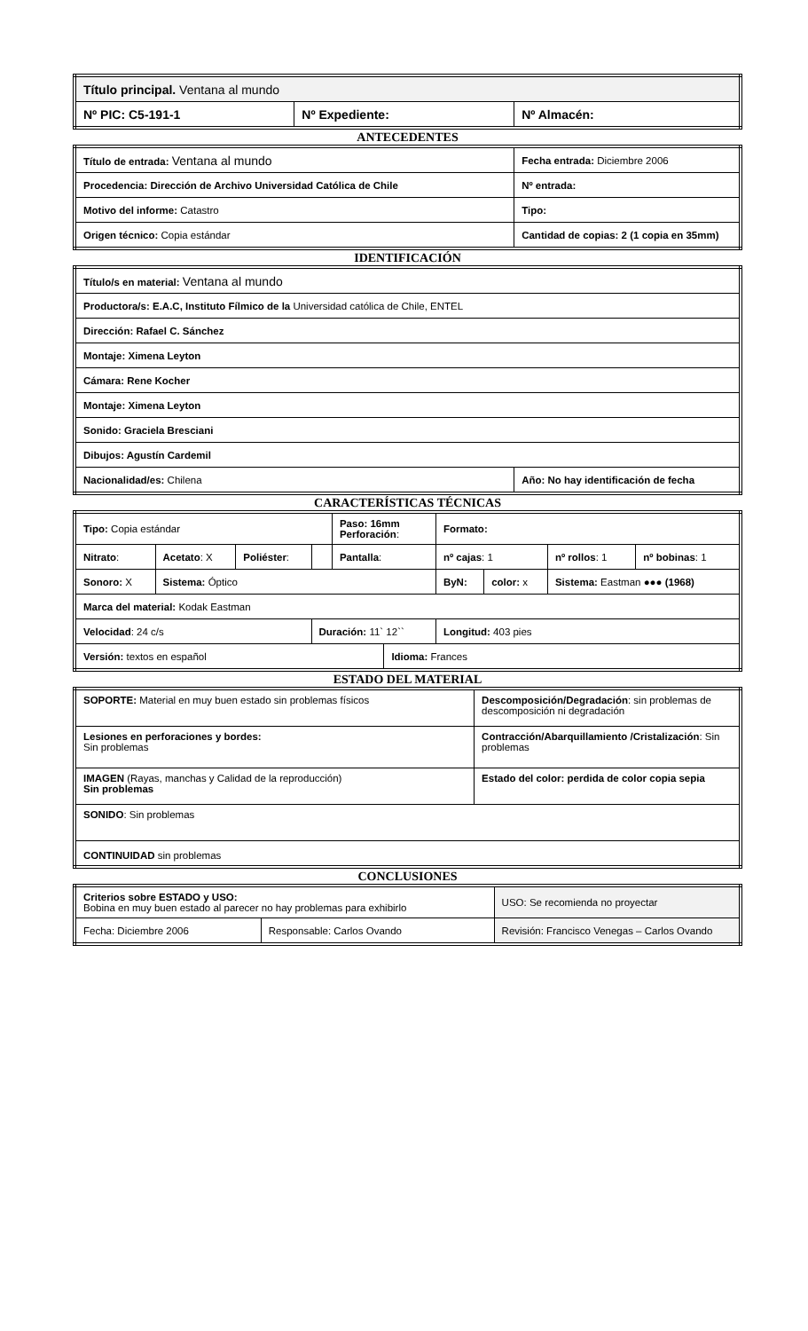| Título principal. Ventana al mundo | | |
| Nº PIC: C5-191-1 | Nº Expediente: | Nº Almacén: |
ANTECEDENTES
| Título de entrada: Ventana al mundo | Fecha entrada: Diciembre 2006 |
| Procedencia: Dirección de Archivo Universidad Católica de Chile | Nº entrada: |
| Motivo del informe: Catastro | Tipo: |
| Origen técnico: Copia estándar | Cantidad de copias: 2 (1 copia en 35mm) |
IDENTIFICACIÓN
| Título/s en material: Ventana al mundo | |
| Productora/s: E.A.C, Instituto Fílmico de la Universidad católica de Chile, ENTEL | |
| Dirección: Rafael C. Sánchez | |
| Montaje: Ximena Leyton | |
| Cámara: Rene Kocher | |
| Montaje: Ximena Leyton | |
| Sonido: Graciela Bresciani | |
| Dibujos: Agustín Cardemil | |
| Nacionalidad/es: Chilena | Año: No hay identificación de fecha |
CARACTERÍSTICAS TÉCNICAS
| Tipo: Copia estándar | | | | Paso: 16mm Perforación : | | Formato: | | | |
| Nitrato : | Acetato : X | Poliéster : | | Pantalla : | | nº cajas : 1 | | nº rollos : 1 | nº bobinas : 1 |
| Sonoro: X | Sistema: Óptico | | | | | ByN: | color: x | Sistema: Eastman ●●● (1968) | |
| Marca del material: Kodak Eastman | | | | | | | | | |
| Velocidad : 24 c/s | | | Duración: 11` 12`` | | | Longitud: 403 pies | | | |
| Versión: textos en español | | | | | Idioma: Frances | | | | |
ESTADO DEL MATERIAL
| SOPORTE: Material en muy buen estado sin problemas físicos | Descomposición/Degradación : sin problemas de descomposición ni degradación |
| Lesiones en perforaciones y bordes: Sin problemas | Contracción/Abarquillamiento /Cristalización : Sin problemas |
| IMAGEN (Rayas, manchas y Calidad de la reproducción) Sin problemas | Estado del color: perdida de color copia sepia |
| SONIDO : Sin problemas | |
| CONTINUIDAD sin problemas | |
CONCLUSIONES
| Criterios sobre ESTADO y USO: Bobina en muy buen estado al parecer no hay problemas para exhibirlo | | USO: Se recomienda no proyectar |
| Fecha: Diciembre 2006 | Responsable: Carlos Ovando | Revisión: Francisco Venegas – Carlos Ovando |